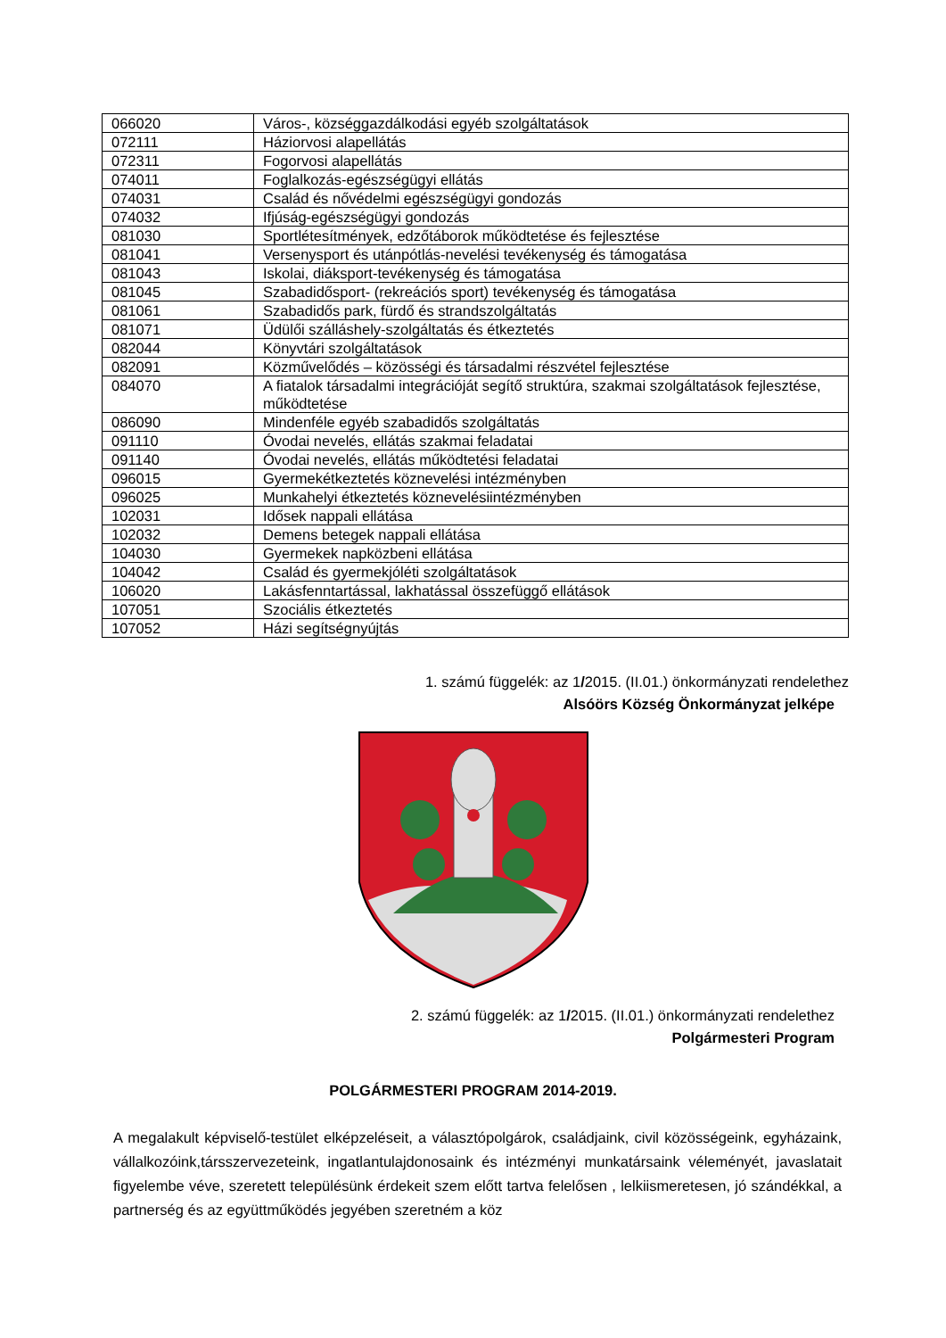| 066020 | Város-, községgazdálkodási egyéb szolgáltatások |
| 072111 | Háziorvosi alapellátás |
| 072311 | Fogorvosi alapellátás |
| 074011 | Foglalkozás-egészségügyi ellátás |
| 074031 | Család és nővédelmi egészségügyi gondozás |
| 074032 | Ifjúság-egészségügyi gondozás |
| 081030 | Sportlétesítmények, edzőtáborok működtetése és fejlesztése |
| 081041 | Versenysport és utánpótlás-nevelési tevékenység és támogatása |
| 081043 | Iskolai, diáksport-tevékenység és támogatása |
| 081045 | Szabadidősport- (rekreációs sport) tevékenység és támogatása |
| 081061 | Szabadidős park, fürdő és strandszolgáltatás |
| 081071 | Üdülői szálláshely-szolgáltatás és étkeztetés |
| 082044 | Könyvtári szolgáltatások |
| 082091 | Közművelődés – közösségi és társadalmi részvétel fejlesztése |
| 084070 | A fiatalok társadalmi integrációját segítő struktúra, szakmai szolgáltatások fejlesztése, működtetése |
| 086090 | Mindenféle egyéb szabadidős szolgáltatás |
| 091110 | Óvodai nevelés, ellátás szakmai feladatai |
| 091140 | Óvodai nevelés, ellátás működtetési feladatai |
| 096015 | Gyermekétkeztetés köznevelési intézményben |
| 096025 | Munkahelyi étkeztetés köznevelésiintézményben |
| 102031 | Idősek nappali ellátása |
| 102032 | Demens betegek nappali ellátása |
| 104030 | Gyermekek napközbeni ellátása |
| 104042 | Család és gyermekjóléti szolgáltatások |
| 106020 | Lakásfenntartással, lakhatással összefüggő ellátások |
| 107051 | Szociális étkeztetés |
| 107052 | Házi segítségnyújtás |
1. számú függelék: az 1/2015. (II.01.) önkormányzati rendelethez
Alsóörs Község Önkormányzat jelképe
2. számú függelék: az 1/2015. (II.01.) önkormányzati rendelethez
Polgármesteri Program
POLGÁRMESTERI PROGRAM 2014-2019.
A megalakult képviselő-testület elképzeléseit, a választópolgárok, családjaink, civil közösségeink, egyházaink, vállalkozóink,társszervezeteink, ingatlantulajdonosaink és intézményi munkatársaink véleményét, javaslatait figyelembe véve, szeretett településünk érdekeit szem előtt tartva felelősen , lelkiismeretesen, jó szándékkal, a partnerség és az együttműködés jegyében szeretném a köz